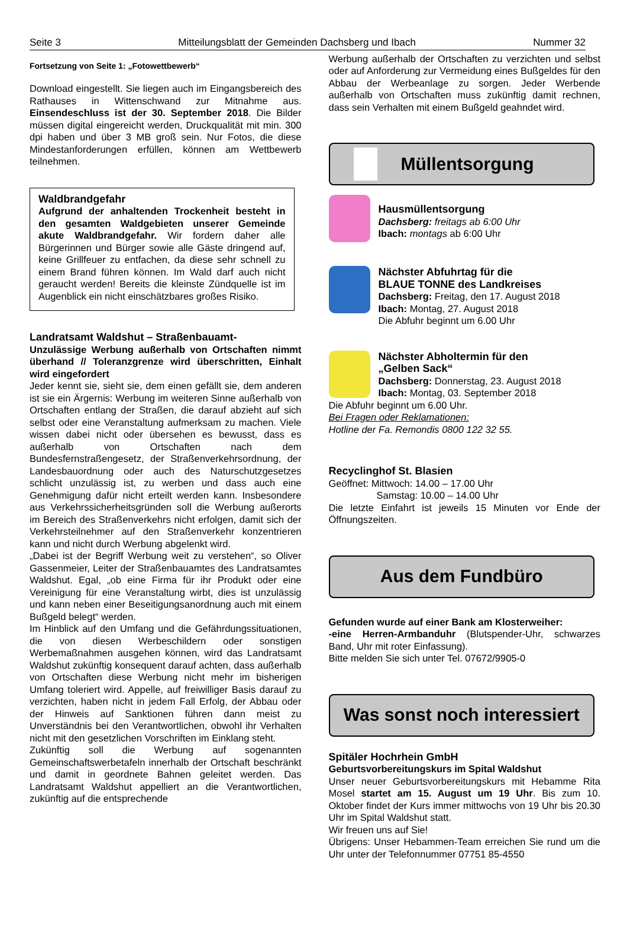Seite 3 Mitteilungsblatt der Gemeinden Dachsberg und Ibach Nummer 32
Fortsetzung von Seite 1: „Fotowettbewerb“
Download eingestellt. Sie liegen auch im Eingangs­bereich des Rathauses in Wittenschwand zur Mitnahme aus. Einsendeschluss ist der 30. September 2018. Die Bilder müssen digital eingereicht werden, Druckqualität mit min. 300 dpi haben und über 3 MB groß sein. Nur Fotos, die diese Mindestanforderungen erfüllen, können am Wettbewerb teilnehmen.
Waldbrandgefahr
Aufgrund der anhaltenden Trockenheit besteht in den gesamten Waldgebieten unserer Gemeinde akute Waldbrandgefahr. Wir fordern daher alle Bürgerinnen und Bürger sowie alle Gäste dringend auf, keine Grillfeuer zu entfachen, da diese sehr schnell zu einem Brand führen können. Im Wald darf auch nicht geraucht werden! Bereits die kleinste Zündquelle ist im Augenblick ein nicht einschätzbares großes Risiko.
Landratsamt Waldshut – Straßenbauamt-
Unzulässige Werbung außerhalb von Ortschaften nimmt überhand // Toleranzgrenze wird überschritten, Einhalt wird eingefordert
Jeder kennt sie, sieht sie, dem einen gefällt sie, dem anderen ist sie ein Ärgernis: Werbung im weiteren Sinne außerhalb von Ortschaften entlang der Straßen, die darauf abzieht auf sich selbst oder eine Veranstaltung aufmerksam zu machen. Viele wissen dabei nicht oder übersehen es bewusst, dass es außerhalb von Ort­schaften nach dem Bundesfernstraßengesetz, der Straßenverkehrsordnung, der Landesbauordnung oder auch des Naturschutzgesetzes schlicht unzulässig ist, zu werben und dass auch eine Genehmigung dafür nicht erteilt werden kann. Insbesondere aus Verkehrssicher­heitsgründen soll die Werbung außerorts im Bereich des Straßenverkehrs nicht erfolgen, damit sich der Verkehrs­teilnehmer auf den Straßenverkehr konzentrieren kann und nicht durch Werbung abgelenkt wird.
„Dabei ist der Begriff Werbung weit zu verstehen“, so Oliver Gassenmeier, Leiter der Straßenbauamtes des Landratsamtes Waldshut. Egal, „ob eine Firma für ihr Produkt oder eine Vereinigung für eine Veranstaltung wirbt, dies ist unzulässig und kann neben einer Beseitigungsanordnung auch mit einem Bußgeld belegt“ werden.
Im Hinblick auf den Umfang und die Gefährdungs­situationen, die von diesen Werbeschildern oder sonsti­gen Werbemaßnahmen ausgehen können, wird das Landratsamt Waldshut zukünftig konsequent darauf achten, dass außerhalb von Ortschaften diese Werbung nicht mehr im bisherigen Umfang toleriert wird. Appelle, auf freiwilliger Basis darauf zu verzichten, haben nicht in jedem Fall Erfolg, der Abbau oder der Hinweis auf Sanktionen führen dann meist zu Unverständnis bei den Verantwortlichen, obwohl ihr Verhalten nicht mit den gesetzlichen Vorschriften im Einklang steht.
Zukünftig soll die Werbung auf sogenannten Gemeinschaftswerbetafeln innerhalb der Ortschaft beschränkt und damit in geordnete Bahnen geleitet werden. Das Landratsamt Waldshut appelliert an die Verantwortlichen, zukünftig auf die entsprechende
Werbung außerhalb der Ortschaften zu verzichten und selbst oder auf Anforderung zur Vermeidung eines Bußgeldes für den Abbau der Werbeanlage zu sorgen. Jeder Werbende außerhalb von Ortschaften muss zukünftig damit rechnen, dass sein Verhalten mit einem Bußgeld geahndet wird.
Müllentsorgung
Hausmüllentsorgung
Dachsberg: freitags ab 6:00 Uhr
Ibach: montags ab 6:00 Uhr
Nächster Abfuhrtag für die
BLAUE TONNE des Landkreises
Dachsberg: Freitag, den 17. August 2018
Ibach: Montag, 27. August 2018
Die Abfuhr beginnt um 6.00 Uhr
Nächster Abholtermin für den
„Gelben Sack“
Dachsberg: Donnerstag, 23. August 2018
Ibach: Montag, 03. September 2018
Die Abfuhr beginnt um 6.00 Uhr.
Bei Fragen oder Reklamationen:
Hotline der Fa. Remondis 0800 122 32 55.
Recyclinghof St. Blasien
Geöffnet: Mittwoch: 14.00 – 17.00 Uhr
Samstag: 10.00 – 14.00 Uhr
Die letzte Einfahrt ist jeweils 15 Minuten vor Ende der Öffnungszeiten.
Aus dem Fundbüro
Gefunden wurde auf einer Bank am Klosterweiher:
-eine Herren-Armbanduhr (Blutspender-Uhr, schwarzes Band, Uhr mit roter Einfassung).
Bitte melden Sie sich unter Tel. 07672/9905-0
Was sonst noch interessiert
Spitäler Hochrhein GmbH
Geburtsvorbereitungskurs im Spital Waldshut
Unser neuer Geburtsvorbereitungskurs mit Hebamme Rita Mosel startet am 15. August um 19 Uhr. Bis zum 10. Oktober findet der Kurs immer mittwochs von 19 Uhr bis 20.30 Uhr im Spital Waldshut statt.
Wir freuen uns auf Sie!
Übrigens: Unser Hebammen-Team erreichen Sie rund um die Uhr unter der Telefonnummer 07751 85-4550